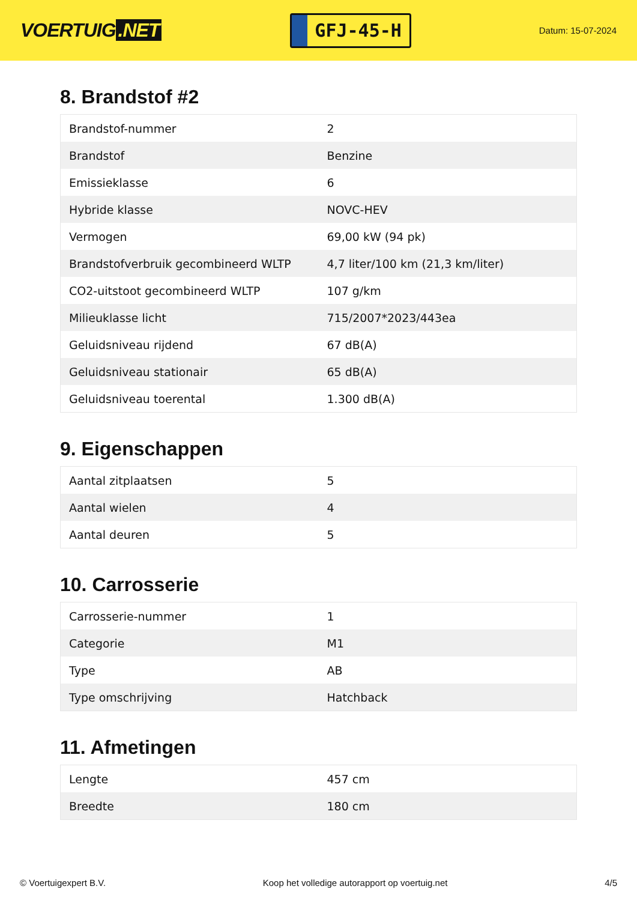VOERTUIG.NET
GFJ-45-H
Datum: 15-07-2024
8. Brandstof #2
| Brandstof-nummer | 2 |
| Brandstof | Benzine |
| Emissieklasse | 6 |
| Hybride klasse | NOVC-HEV |
| Vermogen | 69,00 kW (94 pk) |
| Brandstofverbruik gecombineerd WLTP | 4,7 liter/100 km (21,3 km/liter) |
| CO2-uitstoot gecombineerd WLTP | 107 g/km |
| Milieuklasse licht | 715/2007*2023/443ea |
| Geluidsniveau rijdend | 67 dB(A) |
| Geluidsniveau stationair | 65 dB(A) |
| Geluidsniveau toerental | 1.300 dB(A) |
9. Eigenschappen
| Aantal zitplaatsen | 5 |
| Aantal wielen | 4 |
| Aantal deuren | 5 |
10. Carrosserie
| Carrosserie-nummer | 1 |
| Categorie | M1 |
| Type | AB |
| Type omschrijving | Hatchback |
11. Afmetingen
| Lengte | 457 cm |
| Breedte | 180 cm |
© Voertuigexpert B.V. Koop het volledige autorapport op voertuig.net 4/5